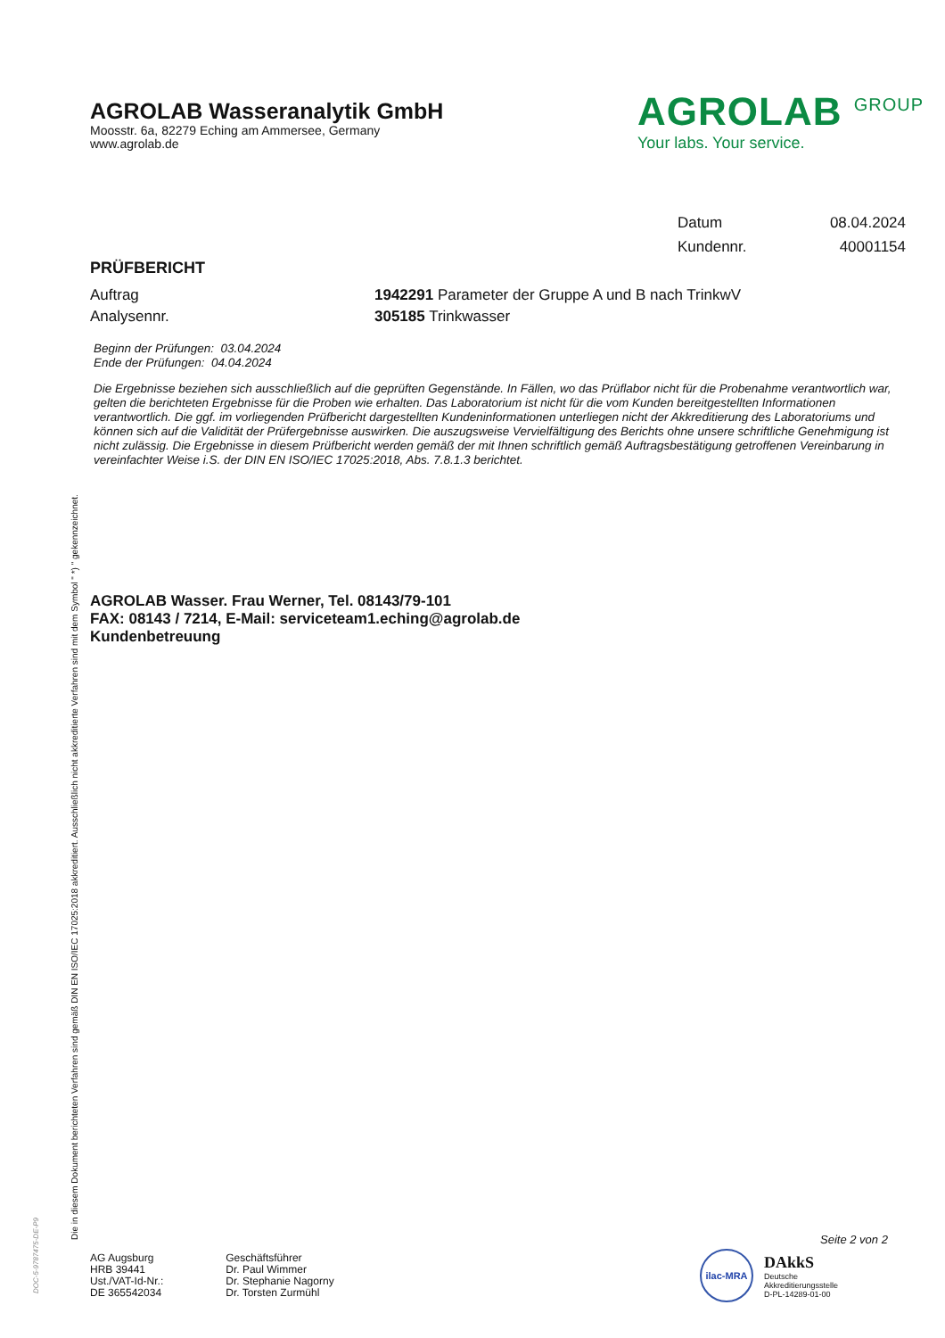AGROLAB Wasseranalytik GmbH
Moosstr. 6a, 82279 Eching am Ammersee, Germany
www.agrolab.de
AGROLAB <sup>GROUP</sup>
Your labs. Your service.
Datum 08.04.2024
Kundennr. 40001154
PRÜFBERICHT
Auftrag 1942291 Parameter der Gruppe A und B nach TrinkwV
Analysennr. 305185 Trinkwasser
Beginn der Prüfungen: 03.04.2024
Ende der Prüfungen: 04.04.2024
Die Ergebnisse beziehen sich ausschließlich auf die geprüften Gegenstände. In Fällen, wo das Prüflabor nicht für die Probenahme verantwortlich war, gelten die berichteten Ergebnisse für die Proben wie erhalten. Das Laboratorium ist nicht für die vom Kunden bereitgestellten Informationen verantwortlich. Die ggf. im vorliegenden Prüfbericht dargestellten Kundeninformationen unterliegen nicht der Akkreditierung des Laboratoriums und können sich auf die Validität der Prüfergebnisse auswirken. Die auszugsweise Vervielfältigung des Berichts ohne unsere schriftliche Genehmigung ist nicht zulässig. Die Ergebnisse in diesem Prüfbericht werden gemäß der mit Ihnen schriftlich gemäß Auftragsbestätigung getroffenen Vereinbarung in vereinfachter Weise i.S. der DIN EN ISO/IEC 17025:2018, Abs. 7.8.1.3 berichtet.
AGROLAB Wasser. Frau Werner, Tel. 08143/79-101
FAX: 08143 / 7214, E-Mail: serviceteam1.eching@agrolab.de
Kundenbetreuung
Die in diesem Dokument berichteten Verfahren sind gemäß DIN EN ISO/IEC 17025:2018 akkreditiert. Ausschließlich nicht akkreditierte Verfahren sind mit dem Symbol " *) " gekennzeichnet.
DOC-5-9787475-DE-P9
Seite 2 von 2
AG Augsburg
HRB 39441
Ust./VAT-Id-Nr.:
DE 365542034
Geschäftsführer
Dr. Paul Wimmer
Dr. Stephanie Nagorny
Dr. Torsten Zurmühl
ilac-MRA
DAkkS
Deutsche
Akkreditierungsstelle
D-PL-14289-01-00